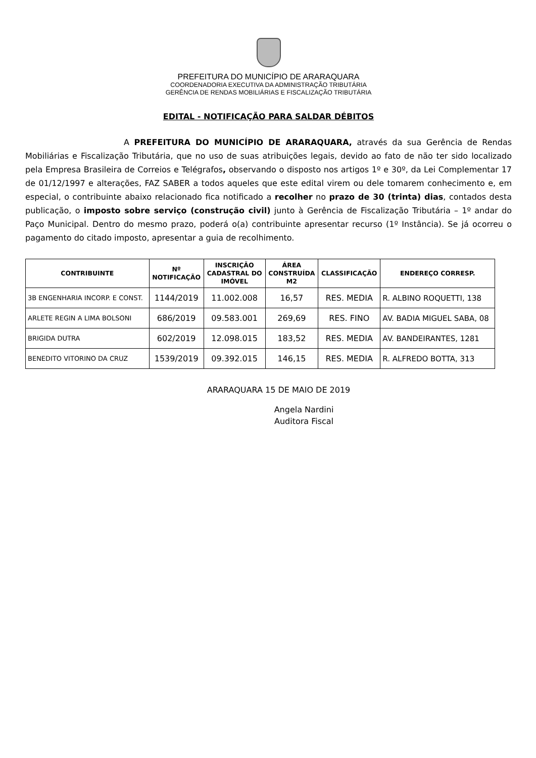PREFEITURA DO MUNICÍPIO DE ARARAQUARA
COORDENADORIA EXECUTIVA DA ADMINISTRAÇÃO TRIBUTÁRIA
GERÊNCIA DE RENDAS MOBILIÁRIAS E FISCALIZAÇÃO TRIBUTÁRIA
EDITAL - NOTIFICAÇÃO PARA SALDAR DÉBITOS
A PREFEITURA DO MUNICÍPIO DE ARARAQUARA, através da sua Gerência de Rendas Mobiliárias e Fiscalização Tributária, que no uso de suas atribuições legais, devido ao fato de não ter sido localizado pela Empresa Brasileira de Correios e Telégrafos, observando o disposto nos artigos 1º e 30º, da Lei Complementar 17 de 01/12/1997 e alterações, FAZ SABER a todos aqueles que este edital virem ou dele tomarem conhecimento e, em especial, o contribuinte abaixo relacionado fica notificado a recolher no prazo de 30 (trinta) dias, contados desta publicação, o imposto sobre serviço (construção civil) junto à Gerência de Fiscalização Tributária – 1º andar do Paço Municipal. Dentro do mesmo prazo, poderá o(a) contribuinte apresentar recurso (1º Instância). Se já ocorreu o pagamento do citado imposto, apresentar a guia de recolhimento.
| CONTRIBUINTE | Nº NOTIFICAÇÃO | INSCRIÇÃO CADASTRAL DO IMÓVEL | ÁREA CONSTRUÍDA M2 | CLASSIFICAÇÃO | ENDEREÇO CORRESP. |
| --- | --- | --- | --- | --- | --- |
| 3B ENGENHARIA INCORP. E CONST. | 1144/2019 | 11.002.008 | 16,57 | RES. MEDIA | R. ALBINO ROQUETTI, 138 |
| ARLETE REGIN A LIMA BOLSONI | 686/2019 | 09.583.001 | 269,69 | RES. FINO | AV. BADIA MIGUEL SABA, 08 |
| BRIGIDA DUTRA | 602/2019 | 12.098.015 | 183,52 | RES. MEDIA | AV. BANDEIRANTES, 1281 |
| BENEDITO VITORINO DA CRUZ | 1539/2019 | 09.392.015 | 146,15 | RES. MEDIA | R. ALFREDO BOTTA, 313 |
ARARAQUARA 15 DE MAIO DE 2019
Angela Nardini
Auditora Fiscal